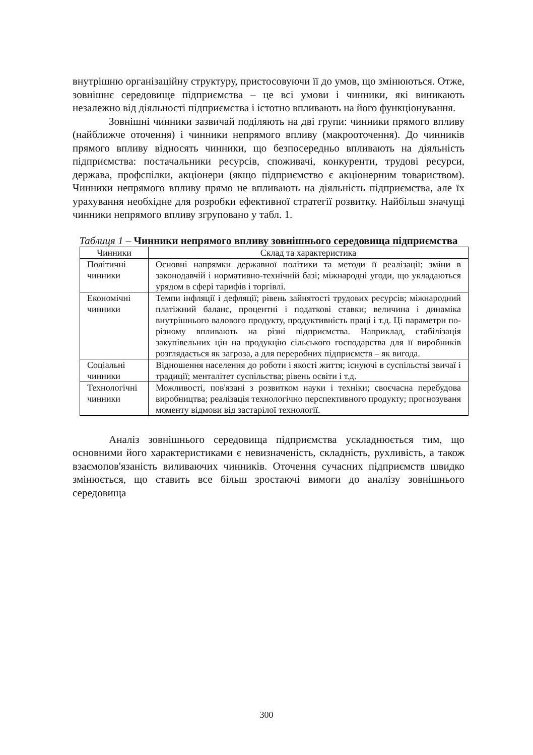внутрішню організаційну структуру, пристосовуючи її до умов, що змінюються. Отже, зовнішнє середовище підприємства – це всі умови і чинники, які виникають незалежно від діяльності підприємства і істотно впливають на його функціонування.
Зовнішні чинники зазвичай поділяють на дві групи: чинники прямого впливу (найближче оточення) і чинники непрямого впливу (макрооточення). До чинників прямого впливу відносять чинники, що безпосередньо впливають на діяльність підприємства: постачальники ресурсів, споживачі, конкуренти, трудові ресурси, держава, профспілки, акціонери (якщо підприємство є акціонерним товариством). Чинники непрямого впливу прямо не впливають на діяльність підприємства, але їх урахування необхідне для розробки ефективної стратегії розвитку. Найбільш значущі чинники непрямого впливу згруповано у табл. 1.
Таблиця 1 – Чинники непрямого впливу зовнішнього середовища підприємства
| Чинники | Склад та характеристика |
| --- | --- |
| Політичні чинники | Основні напрямки державної політики та методи її реалізації; зміни в законодавчій і нормативно-технічній базі; міжнародні угоди, що укладаються урядом в сфері тарифів і торгівлі. |
| Економічні чинники | Темпи інфляції і дефляції; рівень зайнятості трудових ресурсів; міжнародний платіжний баланс, процентні і податкові ставки; величина і динаміка внутрішнього валового продукту, продуктивність праці і т.д. Ці параметри по-різному впливають на різні підприємства. Наприклад, стабілізація закупівельних цін на продукцію сільського господарства для її виробників розглядається як загроза, а для переробних підприємств – як вигода. |
| Соціальні чинники | Відношення населення до роботи і якості життя; існуючі в суспільстві звичаї і традиції; менталітет суспільства; рівень освіти і т.д. |
| Технологічні чинники | Можливості, пов'язані з розвитком науки і техніки; своєчасна перебудова виробництва; реалізація технологічно перспективного продукту; прогнозуваня моменту відмови від застарілої технології. |
Аналіз зовнішнього середовища підприємства ускладнюється тим, що основними його характеристиками є невизначеність, складність, рухливість, а також взаємопов'язаність виливаючих чинників. Оточення сучасних підприємств швидко змінюється, що ставить все більш зростаючі вимоги до аналізу зовнішнього середовища
300